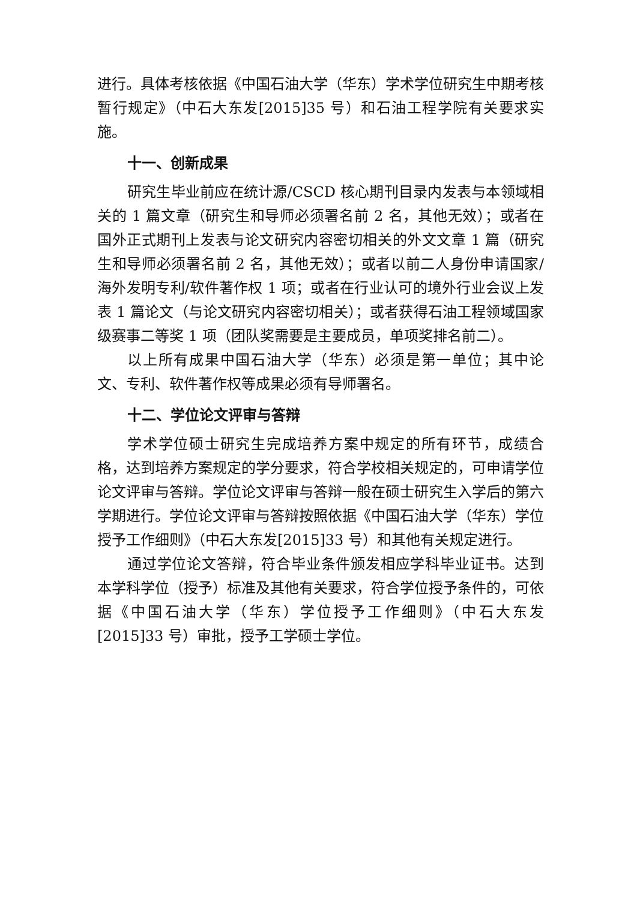进行。具体考核依据《中国石油大学（华东）学术学位研究生中期考核暂行规定》（中石大东发[2015]35 号）和石油工程学院有关要求实施。
十一、创新成果
研究生毕业前应在统计源/CSCD 核心期刊目录内发表与本领域相关的 1 篇文章（研究生和导师必须署名前 2 名，其他无效）；或者在国外正式期刊上发表与论文研究内容密切相关的外文文章 1 篇（研究生和导师必须署名前 2 名，其他无效）；或者以前二人身份申请国家/海外发明专利/软件著作权 1 项；或者在行业认可的境外行业会议上发表 1 篇论文（与论文研究内容密切相关）；或者获得石油工程领域国家级赛事二等奖 1 项（团队奖需要是主要成员，单项奖排名前二）。
以上所有成果中国石油大学（华东）必须是第一单位；其中论文、专利、软件著作权等成果必须有导师署名。
十二、学位论文评审与答辩
学术学位硕士研究生完成培养方案中规定的所有环节，成绩合格，达到培养方案规定的学分要求，符合学校相关规定的，可申请学位论文评审与答辩。学位论文评审与答辩一般在硕士研究生入学后的第六学期进行。学位论文评审与答辩按照依据《中国石油大学（华东）学位授予工作细则》（中石大东发[2015]33 号）和其他有关规定进行。
通过学位论文答辩，符合毕业条件颁发相应学科毕业证书。达到本学科学位（授予）标准及其他有关要求，符合学位授予条件的，可依据《中国石油大学（华东）学位授予工作细则》（中石大东发[2015]33 号）审批，授予工学硕士学位。